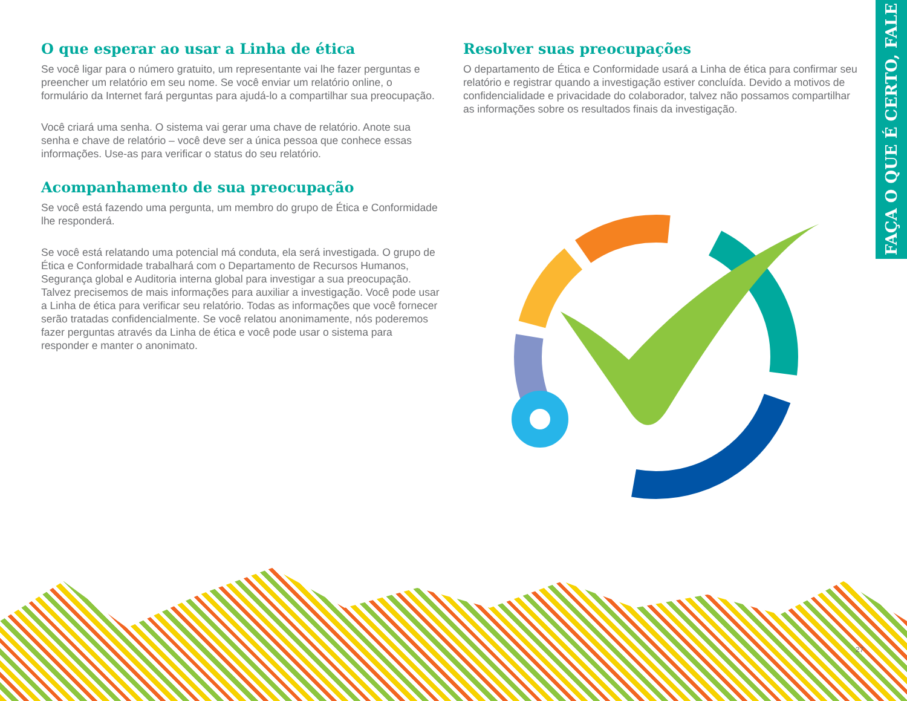FAÇA O QUE É CERTO, FALE
O que esperar ao usar a Linha de ética
Se você ligar para o número gratuito, um representante vai lhe fazer perguntas e preencher um relatório em seu nome. Se você enviar um relatório online, o formulário da Internet fará perguntas para ajudá-lo a compartilhar sua preocupação.
Você criará uma senha. O sistema vai gerar uma chave de relatório. Anote sua senha e chave de relatório – você deve ser a única pessoa que conhece essas informações. Use-as para verificar o status do seu relatório.
Acompanhamento de sua preocupação
Se você está fazendo uma pergunta, um membro do grupo de Ética e Conformidade lhe responderá.
Se você está relatando uma potencial má conduta, ela será investigada. O grupo de Ética e Conformidade trabalhará com o Departamento de Recursos Humanos, Segurança global e Auditoria interna global para investigar a sua preocupação. Talvez precisemos de mais informações para auxiliar a investigação. Você pode usar a Linha de ética para verificar seu relatório. Todas as informações que você fornecer serão tratadas confidencialmente. Se você relatou anonimamente, nós poderemos fazer perguntas através da Linha de ética e você pode usar o sistema para responder e manter o anonimato.
Resolver suas preocupações
O departamento de Ética e Conformidade usará a Linha de ética para confirmar seu relatório e registrar quando a investigação estiver concluída. Devido a motivos de confidencialidade e privacidade do colaborador, talvez não possamos compartilhar as informações sobre os resultados finais da investigação.
27